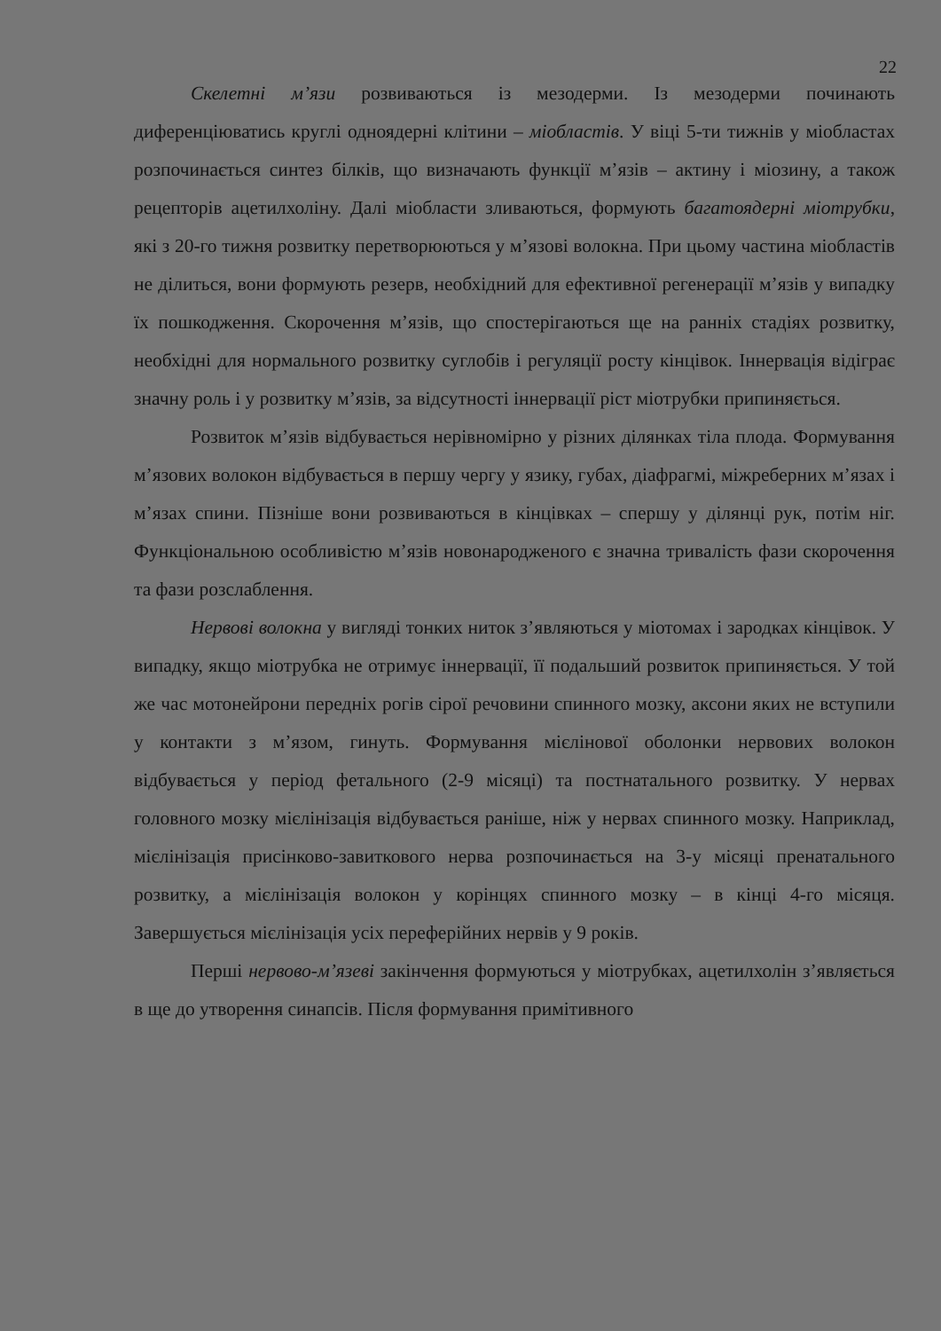22
Скелетні м’язи розвиваються із мезодерми. Із мезодерми починають диференціюватись круглі одноядерні клітини – міобластів. У віці 5-ти тижнів у міобластах розпочинається синтез білків, що визначають функції м’язів – актину і міозину, а також рецепторів ацетилхоліну. Далі міобласти зливаються, формують багатоядерні міотрубки, які з 20-го тижня розвитку перетворюються у м’язові волокна. При цьому частина міобластів не ділиться, вони формують резерв, необхідний для ефективної регенерації м’язів у випадку їх пошкодження. Скорочення м’язів, що спостерігаються ще на ранніх стадіях розвитку, необхідні для нормального розвитку суглобів і регуляції росту кінцівок. Іннервація відіграє значну роль і у розвитку м’язів, за відсутності іннервації ріст міотрубки припиняється.
Розвиток м’язів відбувається нерівномірно у різних ділянках тіла плода. Формування м’язових волокон відбувається в першу чергу у язику, губах, діафрагмі, міжреберних м’язах і м’язах спини. Пізніше вони розвиваються в кінцівках – спершу у ділянці рук, потім ніг. Функціональною особливістю м’язів новонародженого є значна тривалість фази скорочення та фази розслаблення.
Нервові волокна у вигляді тонких ниток з’являються у міотомах і зародках кінцівок. У випадку, якщо міотрубка не отримує іннервації, її подальший розвиток припиняється. У той же час мотонейрони передніх рогів сірої речовини спинного мозку, аксони яких не вступили у контакти з м’язом, гинуть. Формування мієлінової оболонки нервових волокон відбувається у період фетального (2-9 місяці) та постнатального розвитку. У нервах головного мозку мієлінізація відбувається раніше, ніж у нервах спинного мозку. Наприклад, мієлінізація присінково-завиткового нерва розпочинається на 3-у місяці пренатального розвитку, а мієлінізація волокон у корінцях спинного мозку – в кінці 4-го місяця. Завершується мієлінізація усіх переферійних нервів у 9 років.
Перші нервово-м’язеві закінчення формуються у міотрубках, ацетилхолін з’являється в ще до утворення синапсів. Після формування примітивного